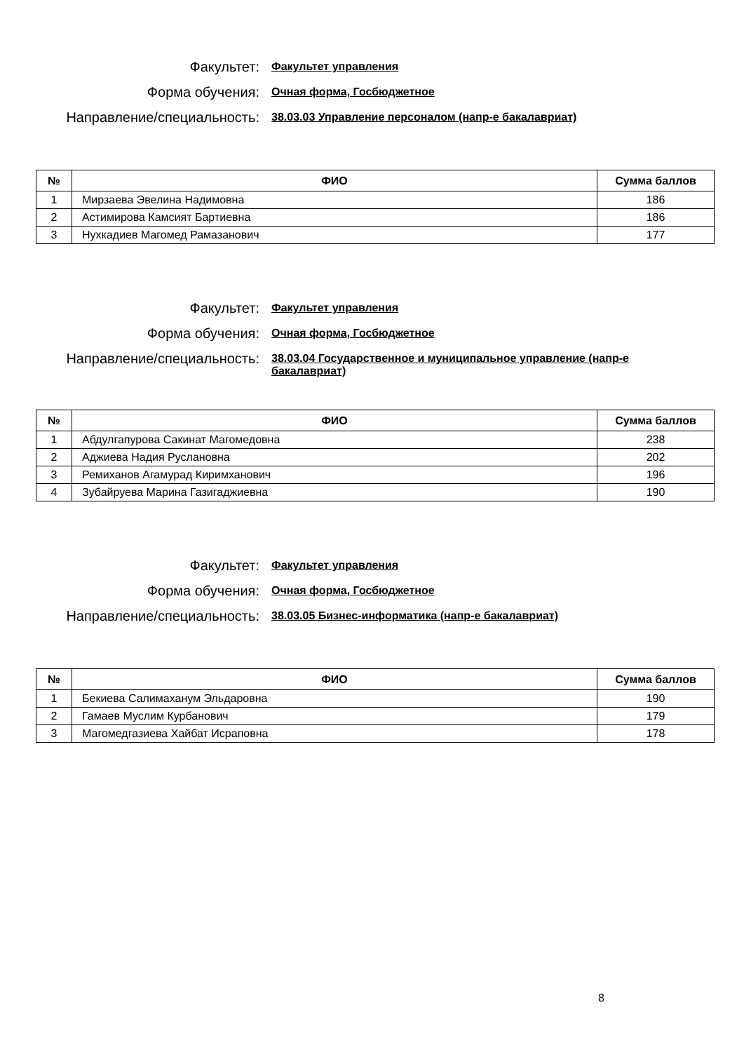Факультет:
Факультет управления
Форма обучения:
Очная форма, Госбюджетное
Направление/специальность:
38.03.03 Управление персоналом (напр-е бакалавриат)
| № | ФИО | Сумма баллов |
| --- | --- | --- |
| 1 | Мирзаева Эвелина Надимовна | 186 |
| 2 | Астимирова Камсият Бартиевна | 186 |
| 3 | Нухкадиев Магомед Рамазанович | 177 |
Факультет:
Факультет управления
Форма обучения:
Очная форма, Госбюджетное
Направление/специальность:
38.03.04 Государственное и муниципальное управление (напр-е бакалавриат)
| № | ФИО | Сумма баллов |
| --- | --- | --- |
| 1 | Абдулгапурова Сакинат Магомедовна | 238 |
| 2 | Аджиева Надия Руслановна | 202 |
| 3 | Ремиханов Агамурад Киримханович | 196 |
| 4 | Зубайруева Марина Газигаджиевна | 190 |
Факультет:
Факультет управления
Форма обучения:
Очная форма, Госбюджетное
Направление/специальность:
38.03.05 Бизнес-информатика (напр-е бакалавриат)
| № | ФИО | Сумма баллов |
| --- | --- | --- |
| 1 | Бекиева Салимаханум Эльдаровна | 190 |
| 2 | Гамаев Муслим Курбанович | 179 |
| 3 | Магомедгазиева Хайбат Исраповна | 178 |
8